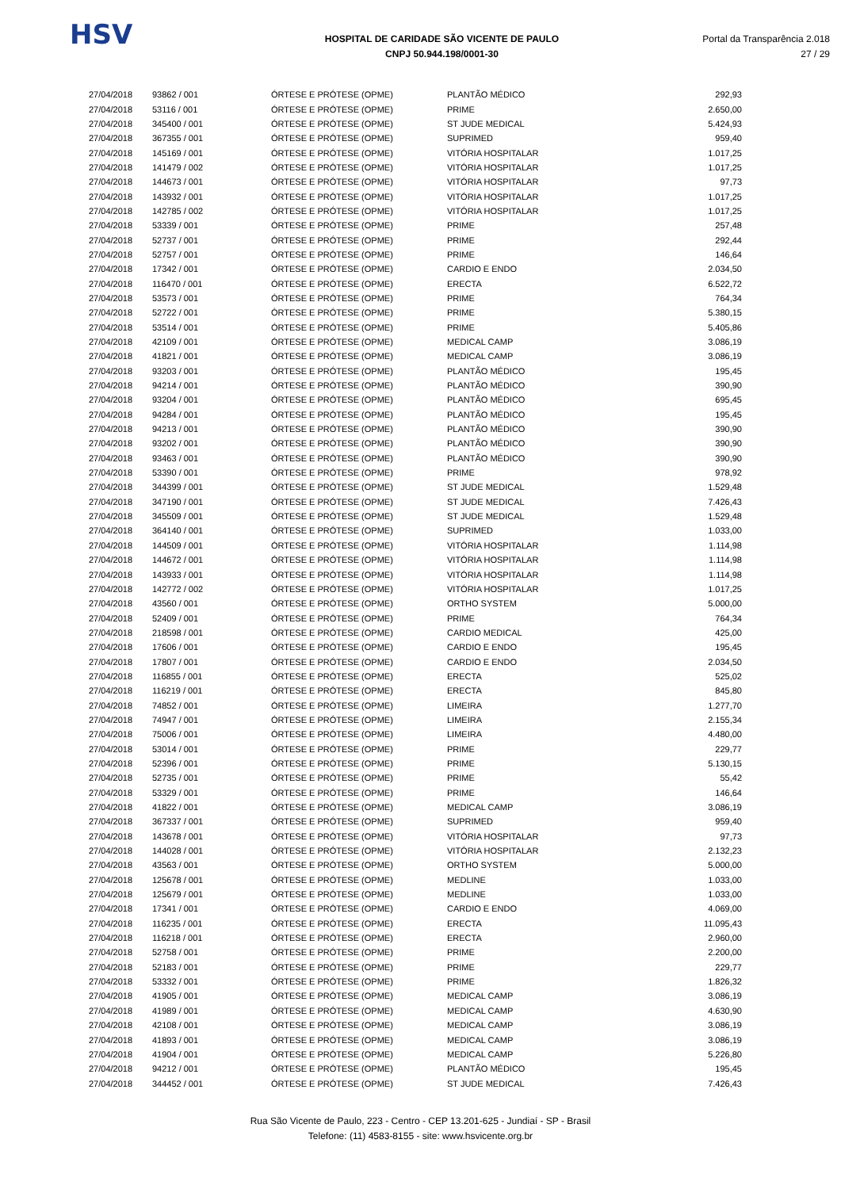HSV
HOSPITAL DE CARIDADE SÃO VICENTE DE PAULO
CNPJ 50.944.198/0001-30
Portal da Transparência 2.018
27 / 29
| 27/04/2018 | 93862 / 001 | ÓRTESE E PRÓTESE (OPME) | PLANTÃO MÉDICO | 292,93 |
| 27/04/2018 | 53116 / 001 | ÓRTESE E PRÓTESE (OPME) | PRIME | 2.650,00 |
| 27/04/2018 | 345400 / 001 | ÓRTESE E PRÓTESE (OPME) | ST JUDE MEDICAL | 5.424,93 |
| 27/04/2018 | 367355 / 001 | ÓRTESE E PRÓTESE (OPME) | SUPRIMED | 959,40 |
| 27/04/2018 | 145169 / 001 | ÓRTESE E PRÓTESE (OPME) | VITÓRIA HOSPITALAR | 1.017,25 |
| 27/04/2018 | 141479 / 002 | ÓRTESE E PRÓTESE (OPME) | VITÓRIA HOSPITALAR | 1.017,25 |
| 27/04/2018 | 144673 / 001 | ÓRTESE E PRÓTESE (OPME) | VITÓRIA HOSPITALAR | 97,73 |
| 27/04/2018 | 143932 / 001 | ÓRTESE E PRÓTESE (OPME) | VITÓRIA HOSPITALAR | 1.017,25 |
| 27/04/2018 | 142785 / 002 | ÓRTESE E PRÓTESE (OPME) | VITÓRIA HOSPITALAR | 1.017,25 |
| 27/04/2018 | 53339 / 001 | ÓRTESE E PRÓTESE (OPME) | PRIME | 257,48 |
| 27/04/2018 | 52737 / 001 | ÓRTESE E PRÓTESE (OPME) | PRIME | 292,44 |
| 27/04/2018 | 52757 / 001 | ÓRTESE E PRÓTESE (OPME) | PRIME | 146,64 |
| 27/04/2018 | 17342 / 001 | ÓRTESE E PRÓTESE (OPME) | CARDIO E ENDO | 2.034,50 |
| 27/04/2018 | 116470 / 001 | ÓRTESE E PRÓTESE (OPME) | ERECTA | 6.522,72 |
| 27/04/2018 | 53573 / 001 | ÓRTESE E PRÓTESE (OPME) | PRIME | 764,34 |
| 27/04/2018 | 52722 / 001 | ÓRTESE E PRÓTESE (OPME) | PRIME | 5.380,15 |
| 27/04/2018 | 53514 / 001 | ÓRTESE E PRÓTESE (OPME) | PRIME | 5.405,86 |
| 27/04/2018 | 42109 / 001 | ÓRTESE E PRÓTESE (OPME) | MEDICAL CAMP | 3.086,19 |
| 27/04/2018 | 41821 / 001 | ÓRTESE E PRÓTESE (OPME) | MEDICAL CAMP | 3.086,19 |
| 27/04/2018 | 93203 / 001 | ÓRTESE E PRÓTESE (OPME) | PLANTÃO MÉDICO | 195,45 |
| 27/04/2018 | 94214 / 001 | ÓRTESE E PRÓTESE (OPME) | PLANTÃO MÉDICO | 390,90 |
| 27/04/2018 | 93204 / 001 | ÓRTESE E PRÓTESE (OPME) | PLANTÃO MÉDICO | 695,45 |
| 27/04/2018 | 94284 / 001 | ÓRTESE E PRÓTESE (OPME) | PLANTÃO MÉDICO | 195,45 |
| 27/04/2018 | 94213 / 001 | ÓRTESE E PRÓTESE (OPME) | PLANTÃO MÉDICO | 390,90 |
| 27/04/2018 | 93202 / 001 | ÓRTESE E PRÓTESE (OPME) | PLANTÃO MÉDICO | 390,90 |
| 27/04/2018 | 93463 / 001 | ÓRTESE E PRÓTESE (OPME) | PLANTÃO MÉDICO | 390,90 |
| 27/04/2018 | 53390 / 001 | ÓRTESE E PRÓTESE (OPME) | PRIME | 978,92 |
| 27/04/2018 | 344399 / 001 | ÓRTESE E PRÓTESE (OPME) | ST JUDE MEDICAL | 1.529,48 |
| 27/04/2018 | 347190 / 001 | ÓRTESE E PRÓTESE (OPME) | ST JUDE MEDICAL | 7.426,43 |
| 27/04/2018 | 345509 / 001 | ÓRTESE E PRÓTESE (OPME) | ST JUDE MEDICAL | 1.529,48 |
| 27/04/2018 | 364140 / 001 | ÓRTESE E PRÓTESE (OPME) | SUPRIMED | 1.033,00 |
| 27/04/2018 | 144509 / 001 | ÓRTESE E PRÓTESE (OPME) | VITÓRIA HOSPITALAR | 1.114,98 |
| 27/04/2018 | 144672 / 001 | ÓRTESE E PRÓTESE (OPME) | VITÓRIA HOSPITALAR | 1.114,98 |
| 27/04/2018 | 143933 / 001 | ÓRTESE E PRÓTESE (OPME) | VITÓRIA HOSPITALAR | 1.114,98 |
| 27/04/2018 | 142772 / 002 | ÓRTESE E PRÓTESE (OPME) | VITÓRIA HOSPITALAR | 1.017,25 |
| 27/04/2018 | 43560 / 001 | ÓRTESE E PRÓTESE (OPME) | ORTHO SYSTEM | 5.000,00 |
| 27/04/2018 | 52409 / 001 | ÓRTESE E PRÓTESE (OPME) | PRIME | 764,34 |
| 27/04/2018 | 218598 / 001 | ÓRTESE E PRÓTESE (OPME) | CARDIO MEDICAL | 425,00 |
| 27/04/2018 | 17606 / 001 | ÓRTESE E PRÓTESE (OPME) | CARDIO E ENDO | 195,45 |
| 27/04/2018 | 17807 / 001 | ÓRTESE E PRÓTESE (OPME) | CARDIO E ENDO | 2.034,50 |
| 27/04/2018 | 116855 / 001 | ÓRTESE E PRÓTESE (OPME) | ERECTA | 525,02 |
| 27/04/2018 | 116219 / 001 | ÓRTESE E PRÓTESE (OPME) | ERECTA | 845,80 |
| 27/04/2018 | 74852 / 001 | ÓRTESE E PRÓTESE (OPME) | LIMEIRA | 1.277,70 |
| 27/04/2018 | 74947 / 001 | ÓRTESE E PRÓTESE (OPME) | LIMEIRA | 2.155,34 |
| 27/04/2018 | 75006 / 001 | ÓRTESE E PRÓTESE (OPME) | LIMEIRA | 4.480,00 |
| 27/04/2018 | 53014 / 001 | ÓRTESE E PRÓTESE (OPME) | PRIME | 229,77 |
| 27/04/2018 | 52396 / 001 | ÓRTESE E PRÓTESE (OPME) | PRIME | 5.130,15 |
| 27/04/2018 | 52735 / 001 | ÓRTESE E PRÓTESE (OPME) | PRIME | 55,42 |
| 27/04/2018 | 53329 / 001 | ÓRTESE E PRÓTESE (OPME) | PRIME | 146,64 |
| 27/04/2018 | 41822 / 001 | ÓRTESE E PRÓTESE (OPME) | MEDICAL CAMP | 3.086,19 |
| 27/04/2018 | 367337 / 001 | ÓRTESE E PRÓTESE (OPME) | SUPRIMED | 959,40 |
| 27/04/2018 | 143678 / 001 | ÓRTESE E PRÓTESE (OPME) | VITÓRIA HOSPITALAR | 97,73 |
| 27/04/2018 | 144028 / 001 | ÓRTESE E PRÓTESE (OPME) | VITÓRIA HOSPITALAR | 2.132,23 |
| 27/04/2018 | 43563 / 001 | ÓRTESE E PRÓTESE (OPME) | ORTHO SYSTEM | 5.000,00 |
| 27/04/2018 | 125678 / 001 | ÓRTESE E PRÓTESE (OPME) | MEDLINE | 1.033,00 |
| 27/04/2018 | 125679 / 001 | ÓRTESE E PRÓTESE (OPME) | MEDLINE | 1.033,00 |
| 27/04/2018 | 17341 / 001 | ÓRTESE E PRÓTESE (OPME) | CARDIO E ENDO | 4.069,00 |
| 27/04/2018 | 116235 / 001 | ÓRTESE E PRÓTESE (OPME) | ERECTA | 11.095,43 |
| 27/04/2018 | 116218 / 001 | ÓRTESE E PRÓTESE (OPME) | ERECTA | 2.960,00 |
| 27/04/2018 | 52758 / 001 | ÓRTESE E PRÓTESE (OPME) | PRIME | 2.200,00 |
| 27/04/2018 | 52183 / 001 | ÓRTESE E PRÓTESE (OPME) | PRIME | 229,77 |
| 27/04/2018 | 53332 / 001 | ÓRTESE E PRÓTESE (OPME) | PRIME | 1.826,32 |
| 27/04/2018 | 41905 / 001 | ÓRTESE E PRÓTESE (OPME) | MEDICAL CAMP | 3.086,19 |
| 27/04/2018 | 41989 / 001 | ÓRTESE E PRÓTESE (OPME) | MEDICAL CAMP | 4.630,90 |
| 27/04/2018 | 42108 / 001 | ÓRTESE E PRÓTESE (OPME) | MEDICAL CAMP | 3.086,19 |
| 27/04/2018 | 41893 / 001 | ÓRTESE E PRÓTESE (OPME) | MEDICAL CAMP | 3.086,19 |
| 27/04/2018 | 41904 / 001 | ÓRTESE E PRÓTESE (OPME) | MEDICAL CAMP | 5.226,80 |
| 27/04/2018 | 94212 / 001 | ÓRTESE E PRÓTESE (OPME) | PLANTÃO MÉDICO | 195,45 |
| 27/04/2018 | 344452 / 001 | ÓRTESE E PRÓTESE (OPME) | ST JUDE MEDICAL | 7.426,43 |
Rua São Vicente de Paulo, 223 - Centro - CEP 13.201-625 - Jundiaí - SP - Brasil
Telefone: (11) 4583-8155 - site: www.hsvicente.org.br